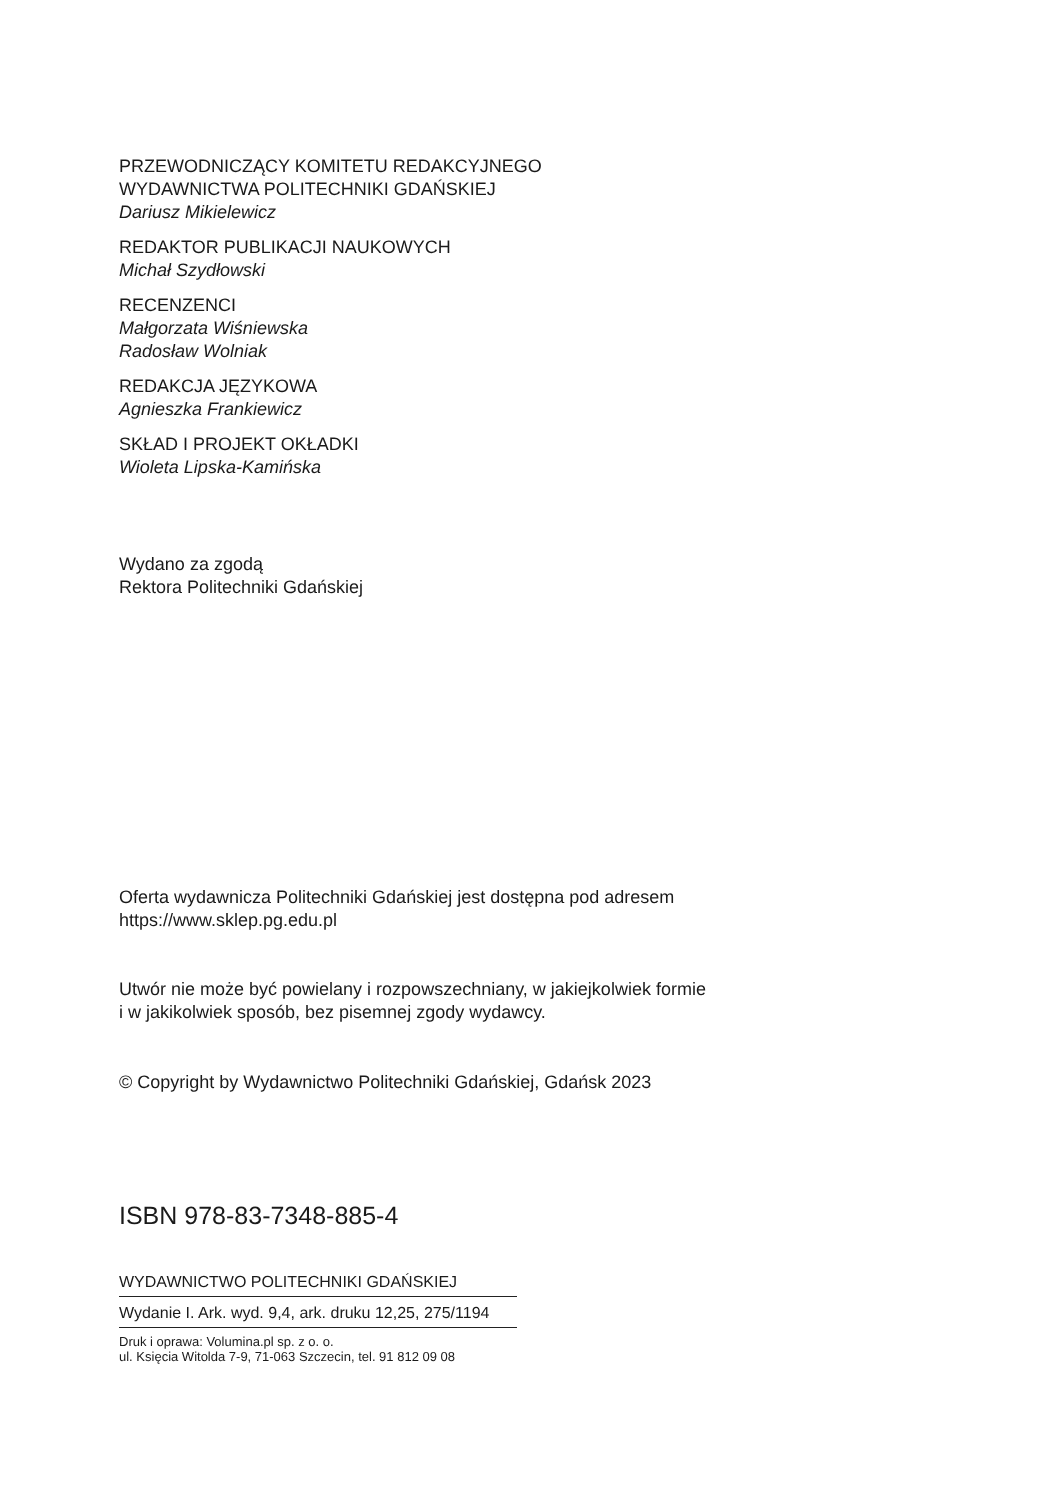PRZEWODNICZĄCY KOMITETU REDAKCYJNEGO
WYDAWNICTWA POLITECHNIKI GDAŃSKIEJ
Dariusz Mikielewicz
REDAKTOR PUBLIKACJI NAUKOWYCH
Michał Szydłowski
RECENZENCI
Małgorzata Wiśniewska
Radosław Wolniak
REDAKCJA JĘZYKOWA
Agnieszka Frankiewicz
SKŁAD I PROJEKT OKŁADKI
Wioleta Lipska-Kamińska
Wydano za zgodą
Rektora Politechniki Gdańskiej
Oferta wydawnicza Politechniki Gdańskiej jest dostępna pod adresem
https://www.sklep.pg.edu.pl
Utwór nie może być powielany i rozpowszechniany, w jakiejkolwiek formie
i w jakikolwiek sposób, bez pisemnej zgody wydawcy.
© Copyright by Wydawnictwo Politechniki Gdańskiej, Gdańsk 2023
ISBN 978-83-7348-885-4
WYDAWNICTWO POLITECHNIKI GDAŃSKIEJ
Wydanie I. Ark. wyd. 9,4, ark. druku 12,25, 275/1194
Druk i oprawa: Volumina.pl sp. z o. o.
ul. Księcia Witolda 7-9, 71-063 Szczecin, tel. 91 812 09 08